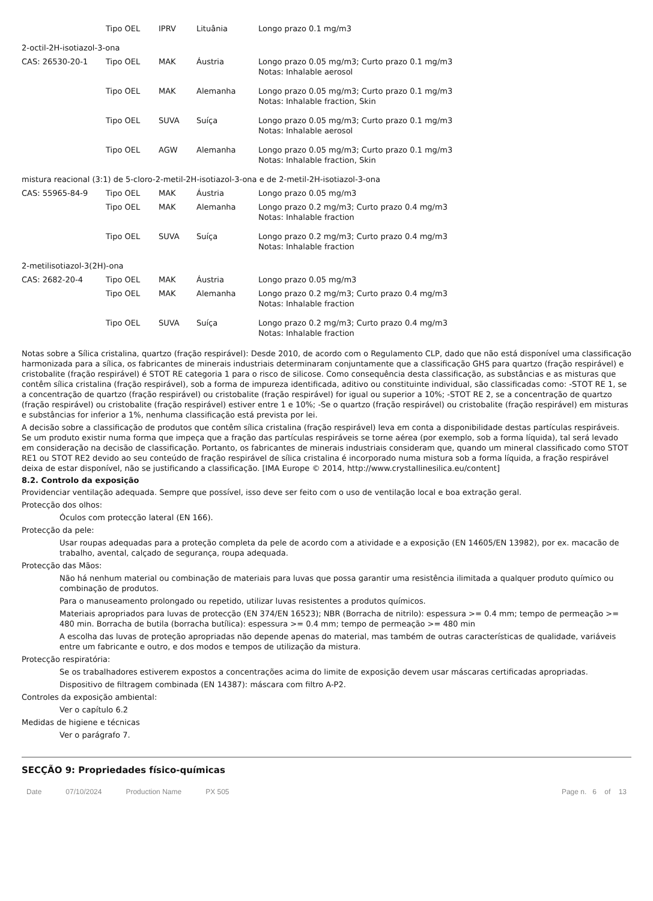| | Tipo OEL | IPRV | Lituânia | Longo prazo 0.1 mg/m3 |
| 2-octil-2H-isotiazol-3-ona | | | | |
| CAS: 26530-20-1 | Tipo OEL | MAK | Áustria | Longo prazo 0.05 mg/m3; Curto prazo 0.1 mg/m3 Notas: Inhalable aerosol |
| | Tipo OEL | MAK | Alemanha | Longo prazo 0.05 mg/m3; Curto prazo 0.1 mg/m3 Notas: Inhalable fraction, Skin |
| | Tipo OEL | SUVA | Suíça | Longo prazo 0.05 mg/m3; Curto prazo 0.1 mg/m3 Notas: Inhalable aerosol |
| | Tipo OEL | AGW | Alemanha | Longo prazo 0.05 mg/m3; Curto prazo 0.1 mg/m3 Notas: Inhalable fraction, Skin |
| mistura reacional (3:1) de 5-cloro-2-metil-2H-isotiazol-3-ona e de 2-metil-2H-isotiazol-3-ona | | | | |
| CAS: 55965-84-9 | Tipo OEL | MAK | Áustria | Longo prazo 0.05 mg/m3 |
| | Tipo OEL | MAK | Alemanha | Longo prazo 0.2 mg/m3; Curto prazo 0.4 mg/m3 Notas: Inhalable fraction |
| | Tipo OEL | SUVA | Suíça | Longo prazo 0.2 mg/m3; Curto prazo 0.4 mg/m3 Notas: Inhalable fraction |
| 2-metilisotiazol-3(2H)-ona | | | | |
| CAS: 2682-20-4 | Tipo OEL | MAK | Áustria | Longo prazo 0.05 mg/m3 |
| | Tipo OEL | MAK | Alemanha | Longo prazo 0.2 mg/m3; Curto prazo 0.4 mg/m3 Notas: Inhalable fraction |
| | Tipo OEL | SUVA | Suíça | Longo prazo 0.2 mg/m3; Curto prazo 0.4 mg/m3 Notas: Inhalable fraction |
Notas sobre a Sílica cristalina, quartzo (fração respirável): Desde 2010, de acordo com o Regulamento CLP, dado que não está disponível uma classificação harmonizada para a sílica, os fabricantes de minerais industriais determinaram conjuntamente que a classificação GHS para quartzo (fração respirável) e cristobalite (fração respirável) é STOT RE categoria 1 para o risco de silicose. Como consequência desta classificação, as substâncias e as misturas que contêm sílica cristalina (fração respirável), sob a forma de impureza identificada, aditivo ou constituinte individual, são classificadas como: -STOT RE 1, se a concentração de quartzo (fração respirável) ou cristobalite (fração respirável) for igual ou superior a 10%; -STOT RE 2, se a concentração de quartzo (fração respirável) ou cristobalite (fração respirável) estiver entre 1 e 10%; -Se o quartzo (fração respirável) ou cristobalite (fração respirável) em misturas e substâncias for inferior a 1%, nenhuma classificação está prevista por lei.
A decisão sobre a classificação de produtos que contêm sílica cristalina (fração respirável) leva em conta a disponibilidade destas partículas respiráveis. Se um produto existir numa forma que impeça que a fração das partículas respiráveis se torne aérea (por exemplo, sob a forma líquida), tal será levado em consideração na decisão de classificação. Portanto, os fabricantes de minerais industriais consideram que, quando um mineral classificado como STOT RE1 ou STOT RE2 devido ao seu conteúdo de fração respirável de sílica cristalina é incorporado numa mistura sob a forma líquida, a fração respirável deixa de estar disponível, não se justificando a classificação. [IMA Europe © 2014, http://www.crystallinesilica.eu/content]
8.2. Controlo da exposição
Providenciar ventilação adequada. Sempre que possível, isso deve ser feito com o uso de ventilação local e boa extração geral.
Protecção dos olhos:
Óculos com protecção lateral (EN 166).
Protecção da pele:
Usar roupas adequadas para a proteção completa da pele de acordo com a atividade e a exposição (EN 14605/EN 13982), por ex. macacão de trabalho, avental, calçado de segurança, roupa adequada.
Protecção das Mãos:
Não há nenhum material ou combinação de materiais para luvas que possa garantir uma resistência ilimitada a qualquer produto químico ou combinação de produtos.
Para o manuseamento prolongado ou repetido, utilizar luvas resistentes a produtos químicos.
Materiais apropriados para luvas de protecção (EN 374/EN 16523); NBR (Borracha de nitrilo): espessura >= 0.4 mm; tempo de permeação >= 480 min. Borracha de butila (borracha butílica): espessura >= 0.4 mm; tempo de permeação >= 480 min
A escolha das luvas de proteção apropriadas não depende apenas do material, mas também de outras características de qualidade, variáveis entre um fabricante e outro, e dos modos e tempos de utilização da mistura.
Protecção respiratória:
Se os trabalhadores estiverem expostos a concentrações acima do limite de exposição devem usar máscaras certificadas apropriadas.
Dispositivo de filtragem combinada (EN 14387): máscara com filtro A-P2.
Controles da exposição ambiental:
Ver o capítulo 6.2
Medidas de higiene e técnicas
Ver o parágrafo 7.
SECÇÃO 9: Propriedades físico-químicas
Date 07/10/2024 Production Name PX 505 Page n. 6 of 13